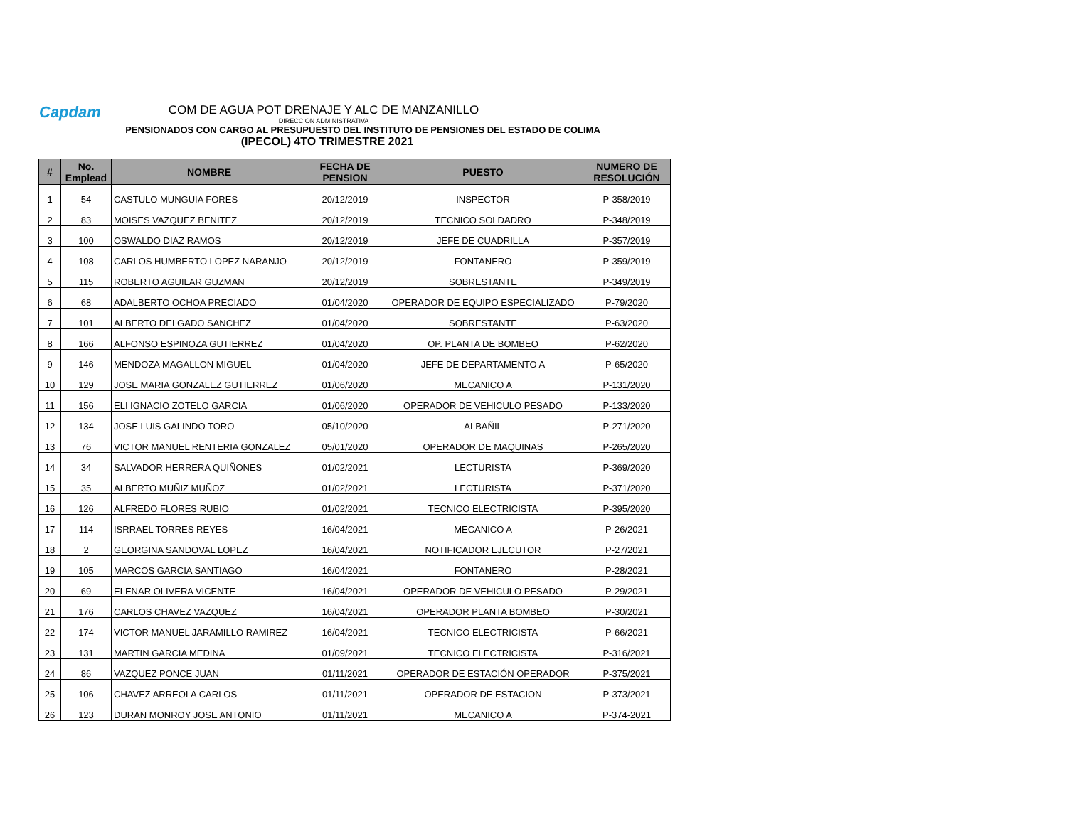Capdam
COM DE AGUA POT DRENAJE Y ALC DE MANZANILLO
DIRECCION ADMINISTRATIVA
PENSIONADOS CON CARGO AL PRESUPUESTO DEL INSTITUTO DE PENSIONES DEL ESTADO DE COLIMA
(IPECOL) 4TO TRIMESTRE 2021
| # | No. Emplead | NOMBRE | FECHA DE PENSION | PUESTO | NUMERO DE RESOLUCIÓN |
| --- | --- | --- | --- | --- | --- |
| 1 | 54 | CASTULO MUNGUIA FORES | 20/12/2019 | INSPECTOR | P-358/2019 |
| 2 | 83 | MOISES VAZQUEZ BENITEZ | 20/12/2019 | TECNICO SOLDADRO | P-348/2019 |
| 3 | 100 | OSWALDO DIAZ RAMOS | 20/12/2019 | JEFE DE CUADRILLA | P-357/2019 |
| 4 | 108 | CARLOS HUMBERTO LOPEZ NARANJO | 20/12/2019 | FONTANERO | P-359/2019 |
| 5 | 115 | ROBERTO AGUILAR GUZMAN | 20/12/2019 | SOBRESTANTE | P-349/2019 |
| 6 | 68 | ADALBERTO OCHOA PRECIADO | 01/04/2020 | OPERADOR DE EQUIPO ESPECIALIZADO | P-79/2020 |
| 7 | 101 | ALBERTO DELGADO SANCHEZ | 01/04/2020 | SOBRESTANTE | P-63/2020 |
| 8 | 166 | ALFONSO ESPINOZA GUTIERREZ | 01/04/2020 | OP. PLANTA DE BOMBEO | P-62/2020 |
| 9 | 146 | MENDOZA MAGALLON MIGUEL | 01/04/2020 | JEFE DE DEPARTAMENTO A | P-65/2020 |
| 10 | 129 | JOSE MARIA GONZALEZ GUTIERREZ | 01/06/2020 | MECANICO A | P-131/2020 |
| 11 | 156 | ELI IGNACIO ZOTELO GARCIA | 01/06/2020 | OPERADOR DE VEHICULO PESADO | P-133/2020 |
| 12 | 134 | JOSE LUIS GALINDO TORO | 05/10/2020 | ALBAÑIL | P-271/2020 |
| 13 | 76 | VICTOR MANUEL RENTERIA GONZALEZ | 05/01/2020 | OPERADOR DE MAQUINAS | P-265/2020 |
| 14 | 34 | SALVADOR HERRERA QUIÑONES | 01/02/2021 | LECTURISTA | P-369/2020 |
| 15 | 35 | ALBERTO MUÑIZ MUÑOZ | 01/02/2021 | LECTURISTA | P-371/2020 |
| 16 | 126 | ALFREDO FLORES RUBIO | 01/02/2021 | TECNICO ELECTRICISTA | P-395/2020 |
| 17 | 114 | ISRRAEL TORRES REYES | 16/04/2021 | MECANICO A | P-26/2021 |
| 18 | 2 | GEORGINA SANDOVAL LOPEZ | 16/04/2021 | NOTIFICADOR EJECUTOR | P-27/2021 |
| 19 | 105 | MARCOS GARCIA SANTIAGO | 16/04/2021 | FONTANERO | P-28/2021 |
| 20 | 69 | ELENAR OLIVERA VICENTE | 16/04/2021 | OPERADOR DE VEHICULO PESADO | P-29/2021 |
| 21 | 176 | CARLOS CHAVEZ VAZQUEZ | 16/04/2021 | OPERADOR PLANTA BOMBEO | P-30/2021 |
| 22 | 174 | VICTOR MANUEL JARAMILLO RAMIREZ | 16/04/2021 | TECNICO ELECTRICISTA | P-66/2021 |
| 23 | 131 | MARTIN GARCIA MEDINA | 01/09/2021 | TECNICO ELECTRICISTA | P-316/2021 |
| 24 | 86 | VAZQUEZ PONCE JUAN | 01/11/2021 | OPERADOR DE ESTACIÓN OPERADOR | P-375/2021 |
| 25 | 106 | CHAVEZ ARREOLA CARLOS | 01/11/2021 | OPERADOR DE ESTACION | P-373/2021 |
| 26 | 123 | DURAN MONROY JOSE ANTONIO | 01/11/2021 | MECANICO A | P-374-2021 |